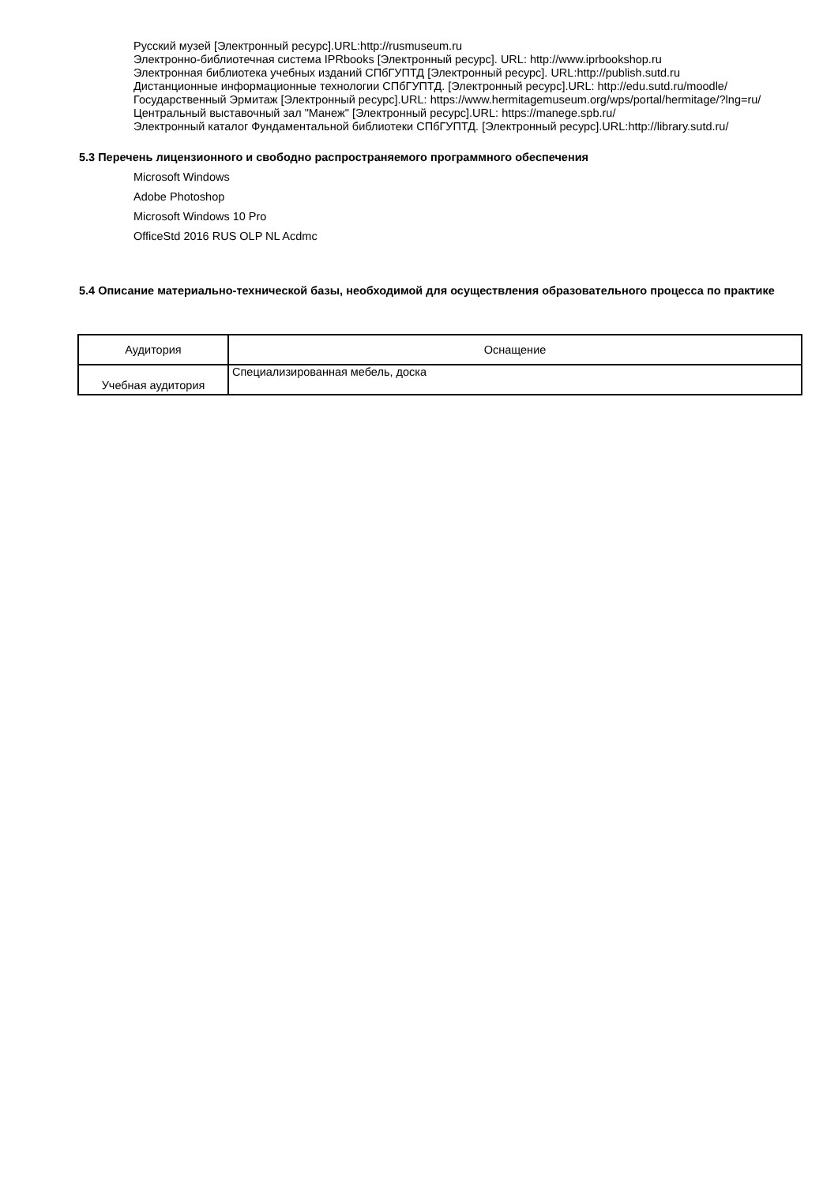Русский музей [Электронный ресурс].URL:http://rusmuseum.ru
Электронно-библиотечная система IPRbooks [Электронный ресурс]. URL: http://www.iprbookshop.ru
Электронная библиотека учебных изданий СПбГУПТД [Электронный ресурс]. URL:http://publish.sutd.ru
Дистанционные информационные технологии СПбГУПТД. [Электронный ресурс].URL: http://edu.sutd.ru/moodle/
Государственный Эрмитаж [Электронный ресурс].URL: https://www.hermitagemuseum.org/wps/portal/hermitage/?lng=ru/
Центральный выставочный зал "Манеж" [Электронный ресурс].URL: https://manege.spb.ru/
Электронный каталог Фундаментальной библиотеки СПбГУПТД. [Электронный ресурс].URL:http://library.sutd.ru/
5.3 Перечень лицензионного и свободно распространяемого программного обеспечения
Microsoft Windows
Adobe Photoshop
Microsoft Windows 10 Pro
OfficeStd 2016 RUS OLP NL Acdmc
5.4 Описание материально-технической базы, необходимой для осуществления образовательного процесса по практике
| Аудитория | Оснащение |
| --- | --- |
| Учебная аудитория | Специализированная мебель, доска |